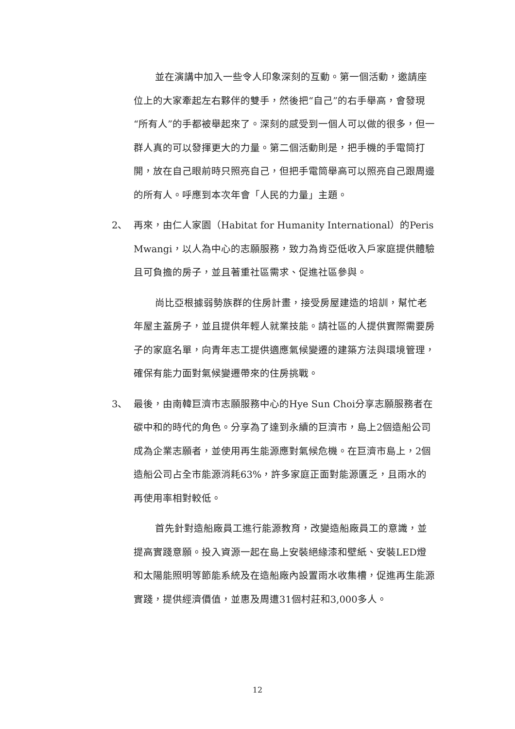並在演講中加入一些令人印象深刻的互動。第一個活動，邀請座位上的大家牽起左右夥伴的雙手，然後把“自己”的右手舉高，會發現“所有人”的手都被舉起來了。深刻的感受到一個人可以做的很多，但一群人真的可以發揮更大的力量。第二個活動則是，把手機的手電筒打開，放在自己眼前時只照亮自己，但把手電筒舉高可以照亮自己跟周邊的所有人。呼應到本次年會「人民的力量」主題。
2、 再來，由仁人家園（Habitat for Humanity International）的Peris Mwangi，以人為中心的志願服務，致力為肯亞低收入戶家庭提供體驗且可負擔的房子，並且著重社區需求、促進社區參與。
尚比亞根據弱勢族群的住房計畫，接受房屋建造的培訓，幫忙老年屋主蓋房子，並且提供年輕人就業技能。請社區的人提供實際需要房子的家庭名單，向青年志工提供適應氣候變遷的建築方法與環境管理，確保有能力面對氣候變遷帶來的住房挑戰。
3、 最後，由南韓巨濟市志願服務中心的Hye Sun Choi分享志願服務者在碳中和的時代的角色。分享為了達到永續的巨濟市，島上2個造船公司成為企業志願者，並使用再生能源應對氣候危機。在巨濟市島上，2個造船公司占全市能源消耗63%，許多家庭正面對能源匱乏，且雨水的再使用率相對較低。
首先針對造船廠員工進行能源教育，改變造船廠員工的意識，並提高實踐意願。投入資源一起在島上安裝絕緣漆和壁紙、安裝LED燈和太陽能照明等節能系統及在造船廠內設置雨水收集槽，促進再生能源實踐，提供經濟價值，並惠及周遭31個村莊和3,000多人。
12